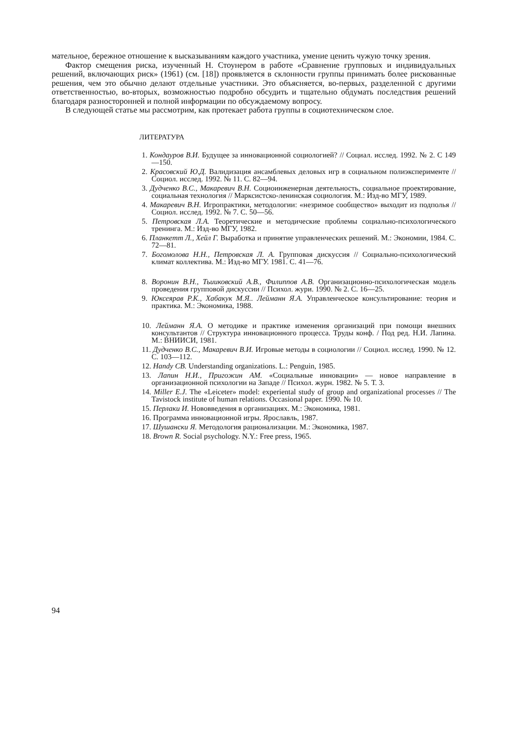мательное, бережное отношение к высказываниям каждого участника, умение ценить чужую точку зрения.
Фактор смещения риска, изученный Н. Стоунером в работе «Сравнение групповых и индивидуальных решений, включающих риск» (1961) (см. [18]) проявляется в склонности группы принимать более рискованные решения, чем это обычно делают отдельные участники. Это объясняется, во-первых, раз­деленной с другими ответственностью, во-вторых, возможностью подробно обсудить и тщательно обдумать последствия решений благодаря разносторонней и полной информации по обсуждаемому вопросу.
В следующей статье мы рассмотрим, как протекает работа группы в социо­техническом слое.
ЛИТЕРАТУРА
1. Кондауров В.И. Будущее за инновационной социологией? // Социал. исслед. 1992. № 2. С 149—150.
2. Красовский Ю.Д. Валидизация ансамблевых деловых игр в социальном полиэксперименте // Социол. исслед. 1992. № 11. С. 82—94.
3. Дудченко В.С., Макаревич В.Н. Социоинженерная деятельность, социальное проектирование, социальная технология // Марксистско-ленинская социология. М.: Изд-во МГУ, 1989.
4. Макаревич В.Н. Игропрактики, методологии: «незримое сообщество» выходит из подполья // Социол. исслед. 1992. № 7. С. 50—56.
5. Петровская Л.А. Теоретические и методические проблемы социально-психологического тренинга. М.: Изд-во МГУ, 1982.
6. Планкетт Л., Хейл Г. Выработка и принятие управленческих решений. М.: Экономии, 1984. С. 72—81.
7. Богомолова Н.Н., Петровская Л. А. Групповая дискуссия // Социально-психологический климат коллектива. М.: Изд-во МГУ. 1981. С. 41—76.
8. Воронин В.Н., Тьииковский А.В., Филиппов А.В. Организационно-психологическая модель проведения групповой дискуссии // Психол. жури. 1990. № 2. С. 16—25.
9. Юксеярав Р.К., Хабакук М.Я.. Лейманн Я.А. Управленческое консультирование: теория и практика. М.: Экономика, 1988.
10. Лейманн Я.А. О методике и практике изменения организаций при помощи внешних консультантов // Структура инновационного процесса. Труды конф. / Под ред. Н.И. Лапина. М.: ВНИИСИ, 1981.
11. Дудченко В.С., Макаревич В.И. Игровые методы в социологии // Социол. исслед. 1990. № 12. С. 103—112.
12. Handy CB. Understanding organizations. L.: Penguin, 1985.
13. Лапин Н.И., Пригожин AM. «Социальные инновации» — новое направление в организационной психологии на Западе // Психол. журн. 1982. № 5. Т. 3.
14. Miller E.J. The «Leiceter» model: experiental study of group and organizational processes // The Tavistock institute of human relations. Occasional paper. 1990. № 10.
15. Перлаки И. Нововведения в организациях. М.: Экономика, 1981.
16. Программа инновационной игры. Ярославль, 1987.
17. Шушански Я. Методология рационализации. М.: Экономика, 1987.
18. Brown R. Social psychology. N.Y.: Free press, 1965.
94